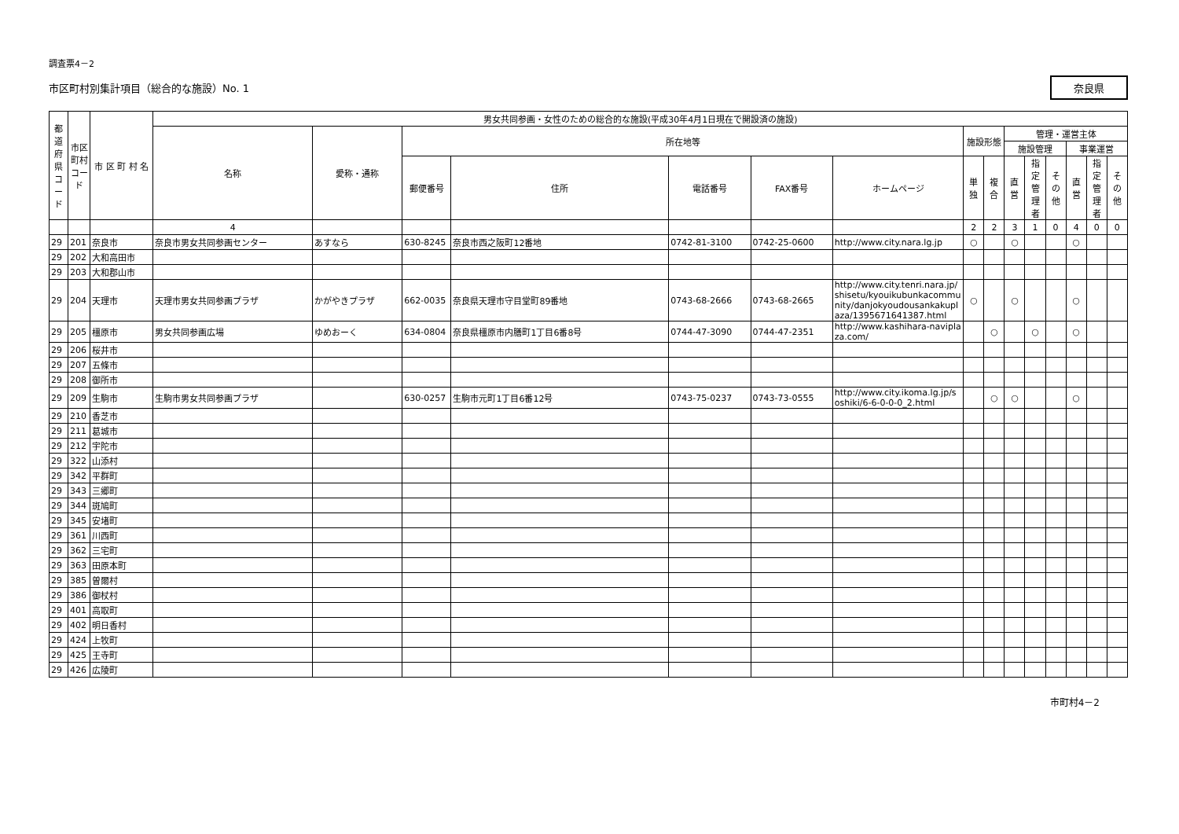調査票4－2
市区町村別集計項目（総合的な施設）No. 1
奈良県
| 都道府県コード | 市区町村コード | 市 区 町 村 名 | 男女共同参画・女性のための総合的な施設(平成30年4月1日現在で開設済の施設) | | | | | | | | | | | | | | |
| --- | --- | --- | --- | --- | --- | --- | --- | --- | --- | --- | --- | --- | --- | --- | --- | --- | --- |
| | | | 名称 | 愛称・通称 | 所在地等 | | | | | 施設形態 | | 管理・運営主体 | | | | | |
| | | | | | | | | | | | | 施設管理 | | | 事業運営 | | |
| | | | | | 郵便番号 | 住所 | 電話番号 | FAX番号 | ホームページ | 単独 | 複合 | 直営 | 指定管理者 | その他 | 直営 | 指定管理者 | その他 |
| | | | 4 | | | | | | | 2 | 2 | 3 | 1 | 0 | 4 | 0 | 0 |
| 29 | 201 | 奈良市 | 奈良市男女共同参画センター | あすなら | 630-8245 | 奈良市西之阪町12番地 | 0742-81-3100 | 0742-25-0600 | http://www.city.nara.lg.jp | ○ | | ○ | | | ○ | | |
| 29 | 202 | 大和高田市 | | | | | | | | | | | | | | | |
| 29 | 203 | 大和郡山市 | | | | | | | | | | | | | | | |
| 29 | 204 | 天理市 | 天理市男女共同参画プラザ | かがやきプラザ | 662-0035 | 奈良県天理市守目堂町89番地 | 0743-68-2666 | 0743-68-2665 | http://www.city.tenri.nara.jp/shisetu/kyouikubunkacommunity/danjokyoudousankakuplaza/1395671641387.html | ○ | | ○ | | | ○ | | |
| 29 | 205 | 橿原市 | 男女共同参画広場 | ゆめおーく | 634-0804 | 奈良県橿原市内膳町1丁目6番8号 | 0744-47-3090 | 0744-47-2351 | http://www.kashihara-naviplaza.com/ | | ○ | | ○ | | ○ | | |
| 29 | 206 | 桜井市 | | | | | | | | | | | | | | | |
| 29 | 207 | 五條市 | | | | | | | | | | | | | | | |
| 29 | 208 | 御所市 | | | | | | | | | | | | | | | |
| 29 | 209 | 生駒市 | 生駒市男女共同参画プラザ | | 630-0257 | 生駒市元町1丁目6番12号 | 0743-75-0237 | 0743-73-0555 | http://www.city.ikoma.lg.jp/soshiki/6-6-0-0-0_2.html | | ○ | ○ | | | ○ | | |
| 29 | 210 | 香芝市 | | | | | | | | | | | | | | | |
| 29 | 211 | 葛城市 | | | | | | | | | | | | | | | |
| 29 | 212 | 宇陀市 | | | | | | | | | | | | | | | |
| 29 | 322 | 山添村 | | | | | | | | | | | | | | | |
| 29 | 342 | 平群町 | | | | | | | | | | | | | | | |
| 29 | 343 | 三郷町 | | | | | | | | | | | | | | | |
| 29 | 344 | 斑鳩町 | | | | | | | | | | | | | | | |
| 29 | 345 | 安堵町 | | | | | | | | | | | | | | | |
| 29 | 361 | 川西町 | | | | | | | | | | | | | | | |
| 29 | 362 | 三宅町 | | | | | | | | | | | | | | | |
| 29 | 363 | 田原本町 | | | | | | | | | | | | | | | |
| 29 | 385 | 曽爾村 | | | | | | | | | | | | | | | |
| 29 | 386 | 御杖村 | | | | | | | | | | | | | | | |
| 29 | 401 | 高取町 | | | | | | | | | | | | | | | |
| 29 | 402 | 明日香村 | | | | | | | | | | | | | | | |
| 29 | 424 | 上牧町 | | | | | | | | | | | | | | | |
| 29 | 425 | 王寺町 | | | | | | | | | | | | | | | |
| 29 | 426 | 広陵町 | | | | | | | | | | | | | | | |
市町村4－2